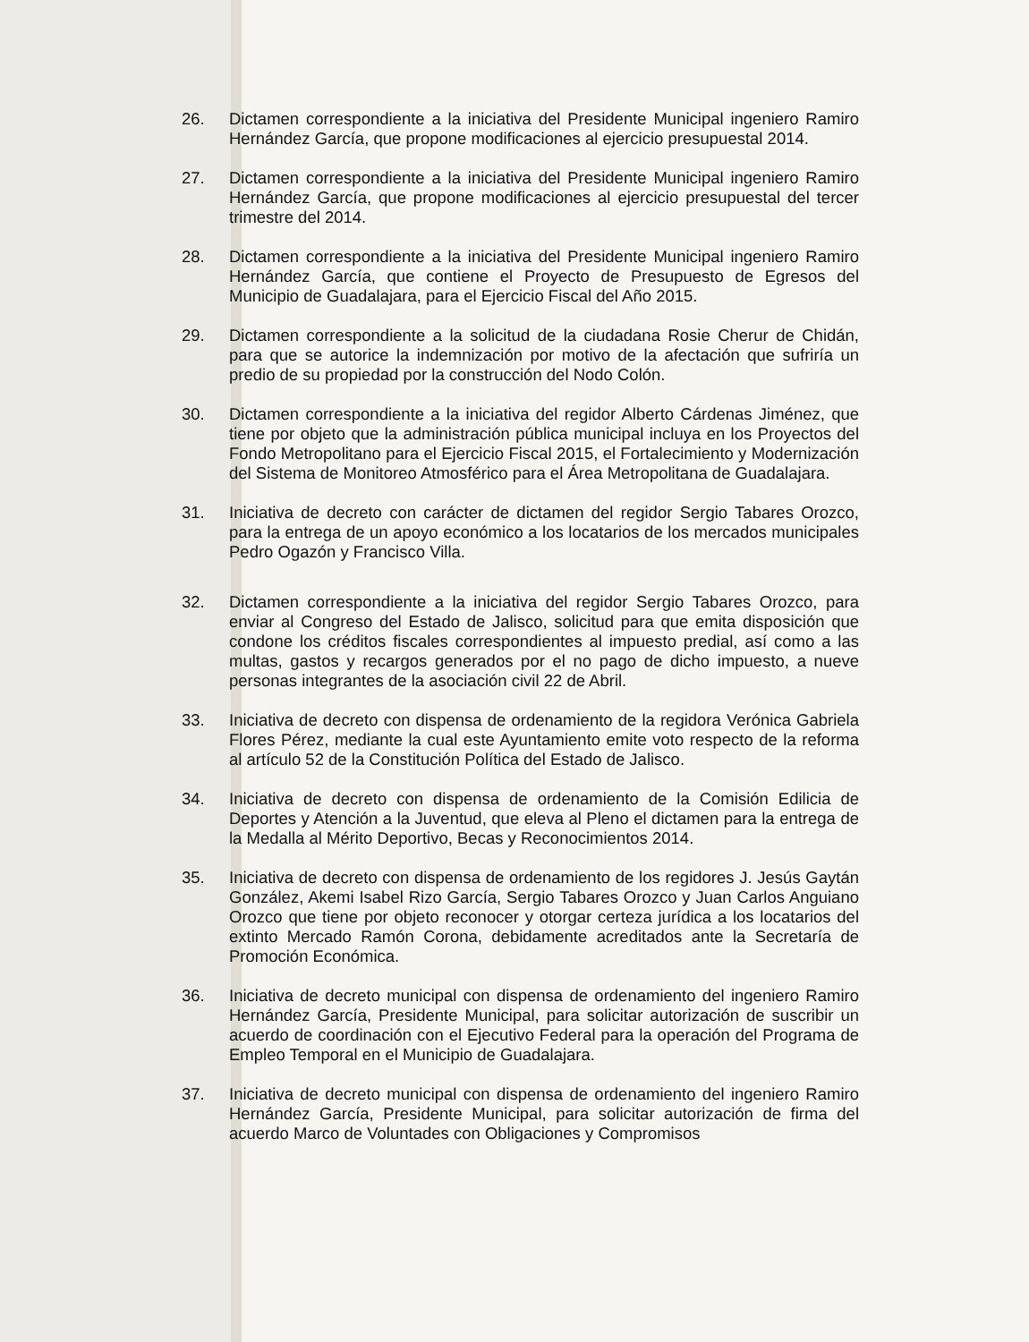26. Dictamen correspondiente a la iniciativa del Presidente Municipal ingeniero Ramiro Hernández García, que propone modificaciones al ejercicio presupuestal 2014.
27. Dictamen correspondiente a la iniciativa del Presidente Municipal ingeniero Ramiro Hernández García, que propone modificaciones al ejercicio presupuestal del tercer trimestre del 2014.
28. Dictamen correspondiente a la iniciativa del Presidente Municipal ingeniero Ramiro Hernández García, que contiene el Proyecto de Presupuesto de Egresos del Municipio de Guadalajara, para el Ejercicio Fiscal del Año 2015.
29. Dictamen correspondiente a la solicitud de la ciudadana Rosie Cherur de Chidán, para que se autorice la indemnización por motivo de la afectación que sufriría un predio de su propiedad por la construcción del Nodo Colón.
30. Dictamen correspondiente a la iniciativa del regidor Alberto Cárdenas Jiménez, que tiene por objeto que la administración pública municipal incluya en los Proyectos del Fondo Metropolitano para el Ejercicio Fiscal 2015, el Fortalecimiento y Modernización del Sistema de Monitoreo Atmosférico para el Área Metropolitana de Guadalajara.
31. Iniciativa de decreto con carácter de dictamen del regidor Sergio Tabares Orozco, para la entrega de un apoyo económico a los locatarios de los mercados municipales Pedro Ogazón y Francisco Villa.
32. Dictamen correspondiente a la iniciativa del regidor Sergio Tabares Orozco, para enviar al Congreso del Estado de Jalisco, solicitud para que emita disposición que condone los créditos fiscales correspondientes al impuesto predial, así como a las multas, gastos y recargos generados por el no pago de dicho impuesto, a nueve personas integrantes de la asociación civil 22 de Abril.
33. Iniciativa de decreto con dispensa de ordenamiento de la regidora Verónica Gabriela Flores Pérez, mediante la cual este Ayuntamiento emite voto respecto de la reforma al artículo 52 de la Constitución Política del Estado de Jalisco.
34. Iniciativa de decreto con dispensa de ordenamiento de la Comisión Edilicia de Deportes y Atención a la Juventud, que eleva al Pleno el dictamen para la entrega de la Medalla al Mérito Deportivo, Becas y Reconocimientos 2014.
35. Iniciativa de decreto con dispensa de ordenamiento de los regidores J. Jesús Gaytán González, Akemi Isabel Rizo García, Sergio Tabares Orozco y Juan Carlos Anguiano Orozco que tiene por objeto reconocer y otorgar certeza jurídica a los locatarios del extinto Mercado Ramón Corona, debidamente acreditados ante la Secretaría de Promoción Económica.
36. Iniciativa de decreto municipal con dispensa de ordenamiento del ingeniero Ramiro Hernández García, Presidente Municipal, para solicitar autorización de suscribir un acuerdo de coordinación con el Ejecutivo Federal para la operación del Programa de Empleo Temporal en el Municipio de Guadalajara.
37. Iniciativa de decreto municipal con dispensa de ordenamiento del ingeniero Ramiro Hernández García, Presidente Municipal, para solicitar autorización de firma del acuerdo Marco de Voluntades con Obligaciones y Compromisos